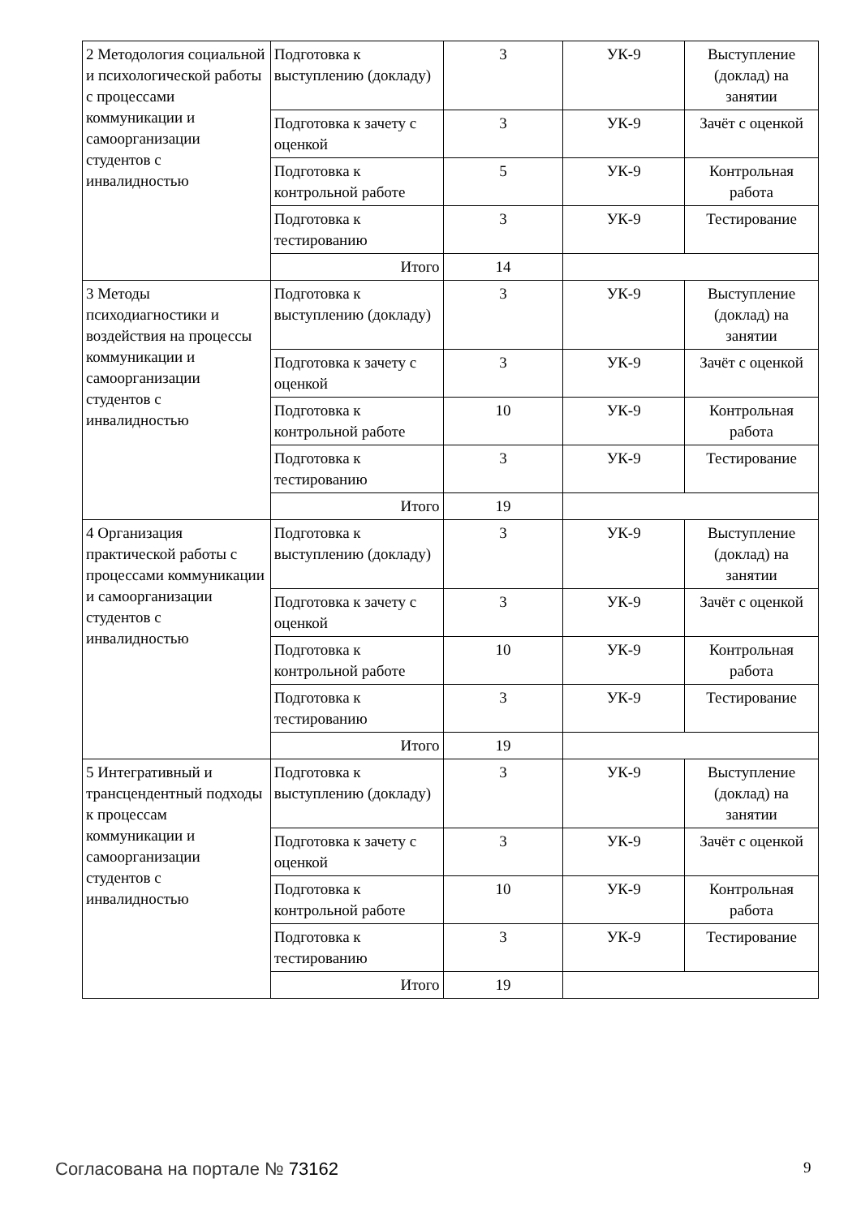| 2 Методология социальной и психологической работы с процессами коммуникации и самоорганизации студентов с инвалидностью | Подготовка к выступлению (докладу) | 3 | УК-9 | Выступление (доклад) на занятии |
| | Подготовка к зачету с оценкой | 3 | УК-9 | Зачёт с оценкой |
| | Подготовка к контрольной работе | 5 | УК-9 | Контрольная работа |
| | Подготовка к тестированию | 3 | УК-9 | Тестирование |
| | Итого | 14 | | |
| 3 Методы психодиагностики и воздействия на процессы коммуникации и самоорганизации студентов с инвалидностью | Подготовка к выступлению (докладу) | 3 | УК-9 | Выступление (доклад) на занятии |
| | Подготовка к зачету с оценкой | 3 | УК-9 | Зачёт с оценкой |
| | Подготовка к контрольной работе | 10 | УК-9 | Контрольная работа |
| | Подготовка к тестированию | 3 | УК-9 | Тестирование |
| | Итого | 19 | | |
| 4 Организация практической работы с процессами коммуникации и самоорганизации студентов с инвалидностью | Подготовка к выступлению (докладу) | 3 | УК-9 | Выступление (доклад) на занятии |
| | Подготовка к зачету с оценкой | 3 | УК-9 | Зачёт с оценкой |
| | Подготовка к контрольной работе | 10 | УК-9 | Контрольная работа |
| | Подготовка к тестированию | 3 | УК-9 | Тестирование |
| | Итого | 19 | | |
| 5 Интегративный и трансцендентный подходы к процессам коммуникации и самоорганизации студентов с инвалидностью | Подготовка к выступлению (докладу) | 3 | УК-9 | Выступление (доклад) на занятии |
| | Подготовка к зачету с оценкой | 3 | УК-9 | Зачёт с оценкой |
| | Подготовка к контрольной работе | 10 | УК-9 | Контрольная работа |
| | Подготовка к тестированию | 3 | УК-9 | Тестирование |
| | Итого | 19 | | |
Согласована на портале № 73162 9